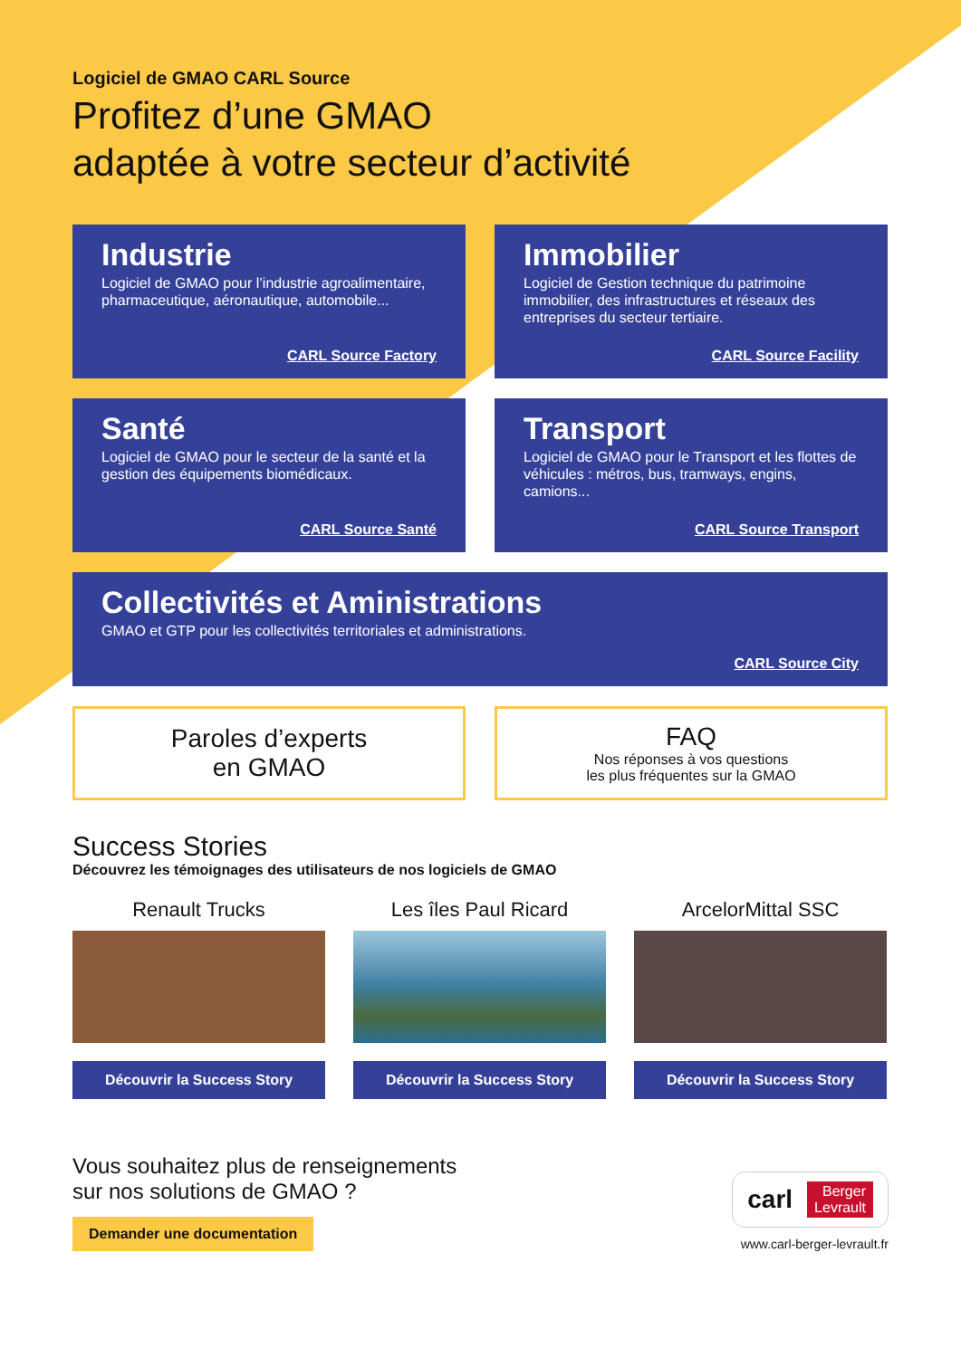Logiciel de GMAO CARL Source
Profitez d’une GMAO
adaptée à votre secteur d’activité
Industrie
Logiciel de GMAO pour l’industrie agroalimentaire, pharmaceutique, aéronautique, automobile...
CARL Source Factory
Immobilier
Logiciel de Gestion technique du patrimoine immobilier, des infrastructures et réseaux des entreprises du secteur tertiaire.
CARL Source Facility
Santé
Logiciel de GMAO pour le secteur de la santé et la gestion des équipements biomédicaux.
CARL Source Santé
Transport
Logiciel de GMAO pour le Transport et les flottes de véhicules : métros, bus, tramways, engins, camions...
CARL Source Transport
Collectivités et Aministrations
GMAO et GTP pour les collectivités territoriales et administrations.
CARL Source City
Paroles d’experts
en GMAO
FAQ
Nos réponses à vos questions
les plus fréquentes sur la GMAO
Success Stories
Découvrez les témoignages des utilisateurs de nos logiciels de GMAO
Renault Trucks
Découvrir la Success Story
Les îles Paul Ricard
Découvrir la Success Story
ArcelorMittal SSC
Découvrir la Success Story
Vous souhaitez plus de renseignements
sur nos solutions de GMAO ?
Demander une documentation
carl Berger
Levrault
www.carl-berger-levrault.fr